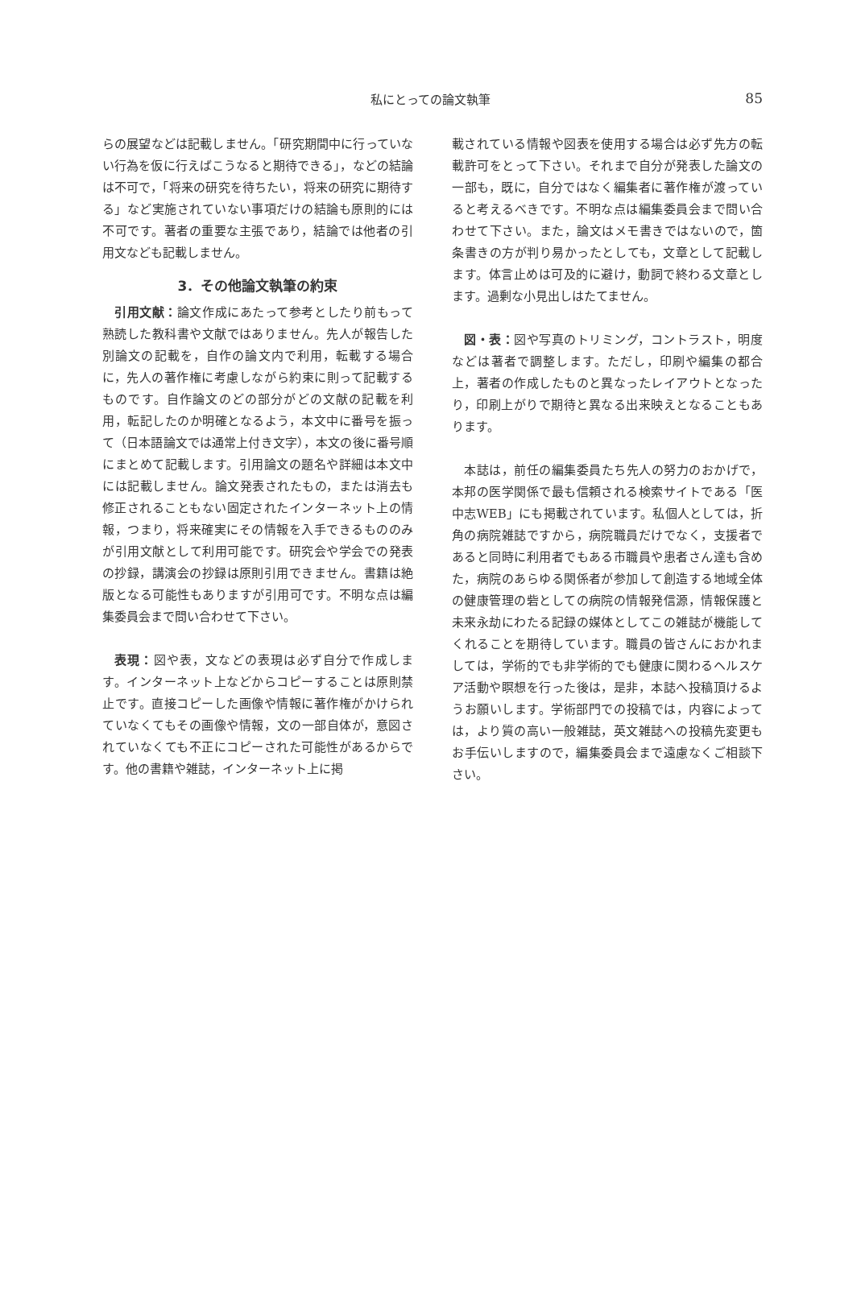私にとっての論文執筆
85
らの展望などは記載しません。「研究期間中に行っていない行為を仮に行えばこうなると期待できる」，などの結論は不可で，「将来の研究を待ちたい，将来の研究に期待する」など実施されていない事項だけの結論も原則的には不可です。著者の重要な主張であり，結論では他者の引用文なども記載しません。
3．その他論文執筆の約束
引用文献：論文作成にあたって参考としたり前もって熟読した教科書や文献ではありません。先人が報告した別論文の記載を，自作の論文内で利用，転載する場合に，先人の著作権に考慮しながら約束に則って記載するものです。自作論文のどの部分がどの文献の記載を利用，転記したのか明確となるよう，本文中に番号を振って（日本語論文では通常上付き文字），本文の後に番号順にまとめて記載します。引用論文の題名や詳細は本文中には記載しません。論文発表されたもの，または消去も修正されることもない固定されたインターネット上の情報，つまり，将来確実にその情報を入手できるもののみが引用文献として利用可能です。研究会や学会での発表の抄録，講演会の抄録は原則引用できません。書籍は絶版となる可能性もありますが引用可です。不明な点は編集委員会まで問い合わせて下さい。
表現：図や表，文などの表現は必ず自分で作成します。インターネット上などからコピーすることは原則禁止です。直接コピーした画像や情報に著作権がかけられていなくてもその画像や情報，文の一部自体が，意図されていなくても不正にコピーされた可能性があるからです。他の書籍や雑誌，インターネット上に掲
載されている情報や図表を使用する場合は必ず先方の転載許可をとって下さい。それまで自分が発表した論文の一部も，既に，自分ではなく編集者に著作権が渡っていると考えるべきです。不明な点は編集委員会まで問い合わせて下さい。また，論文はメモ書きではないので，箇条書きの方が判り易かったとしても，文章として記載します。体言止めは可及的に避け，動詞で終わる文章とします。過剰な小見出しはたてません。
図・表：図や写真のトリミング，コントラスト，明度などは著者で調整します。ただし，印刷や編集の都合上，著者の作成したものと異なったレイアウトとなったり，印刷上がりで期待と異なる出来映えとなることもあります。
本誌は，前任の編集委員たち先人の努力のおかげで，本邦の医学関係で最も信頼される検索サイトである「医中志WEB」にも掲載されています。私個人としては，折角の病院雑誌ですから，病院職員だけでなく，支援者であると同時に利用者でもある市職員や患者さん達も含めた，病院のあらゆる関係者が参加して創造する地域全体の健康管理の砦としての病院の情報発信源，情報保護と未来永劫にわたる記録の媒体としてこの雑誌が機能してくれることを期待しています。職員の皆さんにおかれましては，学術的でも非学術的でも健康に関わるヘルスケア活動や瞑想を行った後は，是非，本誌へ投稿頂けるようお願いします。学術部門での投稿では，内容によっては，より質の高い一般雑誌，英文雑誌への投稿先変更もお手伝いしますので，編集委員会まで遠慮なくご相談下さい。